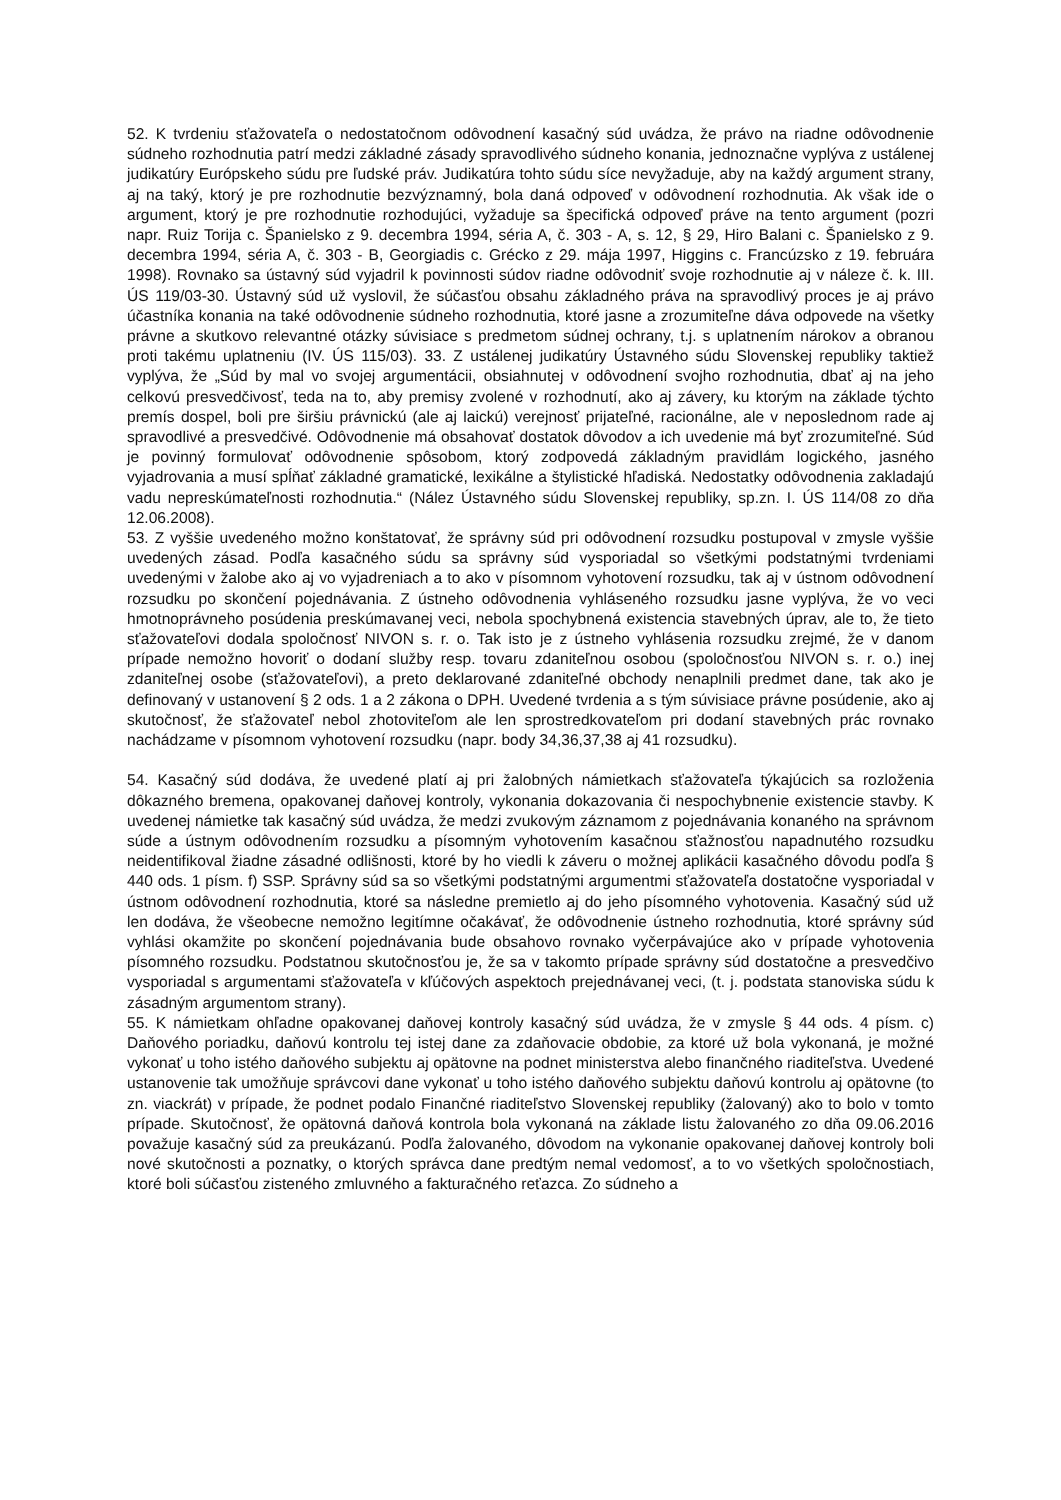52. K tvrdeniu sťažovateľa o nedostatočnom odôvodnení kasačný súd uvádza, že právo na riadne odôvodnenie súdneho rozhodnutia patrí medzi základné zásady spravodlivého súdneho konania, jednoznačne vyplýva z ustálenej judikatúry Európskeho súdu pre ľudské práv. Judikatúra tohto súdu síce nevyžaduje, aby na každý argument strany, aj na taký, ktorý je pre rozhodnutie bezvýznamný, bola daná odpoveď v odôvodnení rozhodnutia. Ak však ide o argument, ktorý je pre rozhodnutie rozhodujúci, vyžaduje sa špecifická odpoveď práve na tento argument (pozri napr. Ruiz Torija c. Španielsko z 9. decembra 1994, séria A, č. 303 - A, s. 12, § 29, Hiro Balani c. Španielsko z 9. decembra 1994, séria A, č. 303 - B, Georgiadis c. Grécko z 29. mája 1997, Higgins c. Francúzsko z 19. februára 1998). Rovnako sa ústavný súd vyjadril k povinnosti súdov riadne odôvodniť svoje rozhodnutie aj v náleze č. k. III. ÚS 119/03-30. Ústavný súd už vyslovil, že súčasťou obsahu základného práva na spravodlivý proces je aj právo účastníka konania na také odôvodnenie súdneho rozhodnutia, ktoré jasne a zrozumiteľne dáva odpovede na všetky právne a skutkovo relevantné otázky súvisiace s predmetom súdnej ochrany, t.j. s uplatnením nárokov a obranou proti takému uplatneniu (IV. ÚS 115/03). 33. Z ustálenej judikatúry Ústavného súdu Slovenskej republiky taktiež vyplýva, že „Súd by mal vo svojej argumentácii, obsiahnutej v odôvodnení svojho rozhodnutia, dbať aj na jeho celkovú presvedčivosť, teda na to, aby premisy zvolené v rozhodnutí, ako aj závery, ku ktorým na základe týchto premís dospel, boli pre širšiu právnickú (ale aj laickú) verejnosť prijateľné, racionálne, ale v neposlednom rade aj spravodlivé a presvedčivé. Odôvodnenie má obsahovať dostatok dôvodov a ich uvedenie má byť zrozumiteľné. Súd je povinný formulovať odôvodnenie spôsobom, ktorý zodpovedá základným pravidlám logického, jasného vyjadrovania a musí spĺňať základné gramatické, lexikálne a štylistické hľadiská. Nedostatky odôvodnenia zakladajú vadu nepreskúmateľnosti rozhodnutia.“ (Nález Ústavného súdu Slovenskej republiky, sp.zn. I. ÚS 114/08 zo dňa 12.06.2008).
53. Z vyššie uvedeného možno konštatovať, že správny súd pri odôvodnení rozsudku postupoval v zmysle vyššie uvedených zásad. Podľa kasačného súdu sa správny súd vysporiadal so všetkými podstatnými tvrdeniami uvedenými v žalobe ako aj vo vyjadreniach a to ako v písomnom vyhotovení rozsudku, tak aj v ústnom odôvodnení rozsudku po skončení pojednávania. Z ústneho odôvodnenia vyhláseného rozsudku jasne vyplýva, že vo veci hmotnoprávneho posúdenia preskúmavanej veci, nebola spochybnená existencia stavebných úprav, ale to, že tieto sťažovateľovi dodala spoločnosť NIVON s. r. o. Tak isto je z ústneho vyhlásenia rozsudku zrejmé, že v danom prípade nemožno hovoriť o dodaní služby resp. tovaru zdaniteľnou osobou (spoločnosťou NIVON s. r. o.) inej zdaniteľnej osobe (sťažovateľovi), a preto deklarované zdaniteľné obchody nenaplnili predmet dane, tak ako je definovaný v ustanovení § 2 ods. 1 a 2 zákona o DPH. Uvedené tvrdenia a s tým súvisiace právne posúdenie, ako aj skutočnosť, že sťažovateľ nebol zhotoviteľom ale len sprostredkovateľom pri dodaní stavebných prác rovnako nachádzame v písomnom vyhotovení rozsudku (napr. body 34,36,37,38 aj 41 rozsudku).
54. Kasačný súd dodáva, že uvedené platí aj pri žalobných námietkach sťažovateľa týkajúcich sa rozloženia dôkazného bremena, opakovanej daňovej kontroly, vykonania dokazovania či nespochybnenie existencie stavby. K uvedenej námietke tak kasačný súd uvádza, že medzi zvukovým záznamom z pojednávania konaného na správnom súde a ústnym odôvodnením rozsudku a písomným vyhotovením kasačnou sťažnosťou napadnutého rozsudku neidentifikoval žiadne zásadné odlišnosti, ktoré by ho viedli k záveru o možnej aplikácii kasačného dôvodu podľa § 440 ods. 1 písm. f) SSP. Správny súd sa so všetkými podstatnými argumentmi sťažovateľa dostatočne vysporiadal v ústnom odôvodnení rozhodnutia, ktoré sa následne premietlo aj do jeho písomného vyhotovenia. Kasačný súd už len dodáva, že všeobecne nemožno legitímne očakávať, že odôvodnenie ústneho rozhodnutia, ktoré správny súd vyhlási okamžite po skončení pojednávania bude obsahovo rovnako vyčerpávajúce ako v prípade vyhotovenia písomného rozsudku. Podstatnou skutočnosťou je, že sa v takomto prípade správny súd dostatočne a presvedčivo vysporiadal s argumentami sťažovateľa v kľúčových aspektoch prejednávanej veci, (t. j. podstata stanoviska súdu k zásadným argumentom strany).
55. K námietkam ohľadne opakovanej daňovej kontroly kasačný súd uvádza, že v zmysle § 44 ods. 4 písm. c) Daňového poriadku, daňovú kontrolu tej istej dane za zdaňovacie obdobie, za ktoré už bola vykonaná, je možné vykonať u toho istého daňového subjektu aj opätovne na podnet ministerstva alebo finančného riaditeľstva. Uvedené ustanovenie tak umožňuje správcovi dane vykonať u toho istého daňového subjektu daňovú kontrolu aj opätovne (to zn. viackrát) v prípade, že podnet podalo Finančné riaditeľstvo Slovenskej republiky (žalovaný) ako to bolo v tomto prípade. Skutočnosť, že opätovná daňová kontrola bola vykonaná na základe listu žalovaného zo dňa 09.06.2016 považuje kasačný súd za preukázanú. Podľa žalovaného, dôvodom na vykonanie opakovanej daňovej kontroly boli nové skutočnosti a poznatky, o ktorých správca dane predtým nemal vedomosť, a to vo všetkých spoločnostiach, ktoré boli súčasťou zisteného zmluvného a fakturačného reťazca. Zo súdneho a